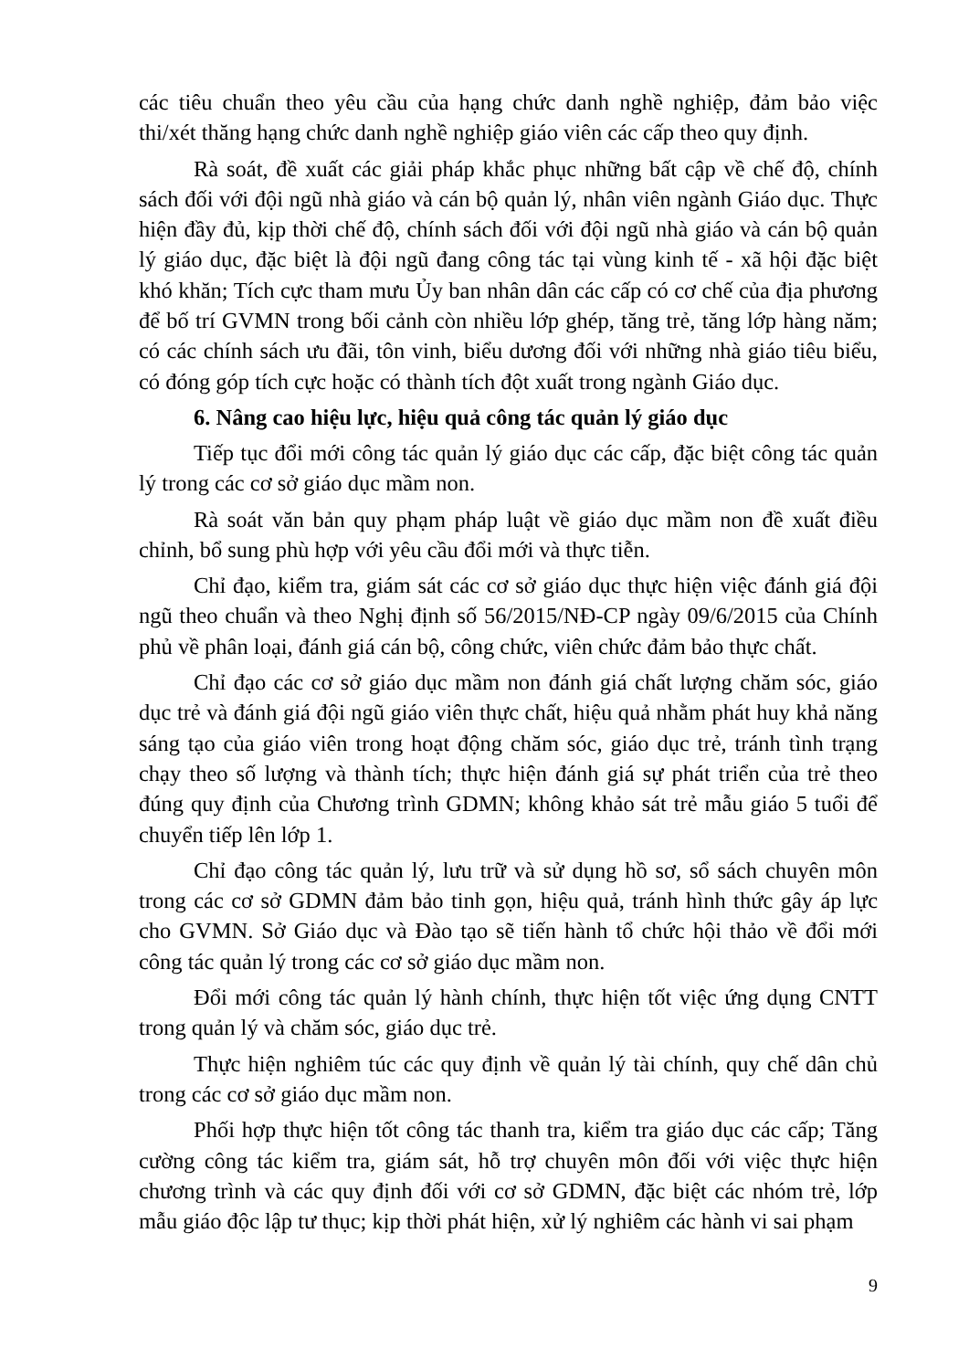các tiêu chuẩn theo yêu cầu của hạng chức danh nghề nghiệp, đảm bảo việc thi/xét thăng hạng chức danh nghề nghiệp giáo viên các cấp theo quy định.
Rà soát, đề xuất các giải pháp khắc phục những bất cập về chế độ, chính sách đối với đội ngũ nhà giáo và cán bộ quản lý, nhân viên ngành Giáo dục. Thực hiện đầy đủ, kịp thời chế độ, chính sách đối với đội ngũ nhà giáo và cán bộ quản lý giáo dục, đặc biệt là đội ngũ đang công tác tại vùng kinh tế - xã hội đặc biệt khó khăn; Tích cực tham mưu Ủy ban nhân dân các cấp có cơ chế của địa phương để bố trí GVMN trong bối cảnh còn nhiều lớp ghép, tăng trẻ, tăng lớp hàng năm; có các chính sách ưu đãi, tôn vinh, biểu dương đối với những nhà giáo tiêu biểu, có đóng góp tích cực hoặc có thành tích đột xuất trong ngành Giáo dục.
6. Nâng cao hiệu lực, hiệu quả công tác quản lý giáo dục
Tiếp tục đổi mới công tác quản lý giáo dục các cấp, đặc biệt công tác quản lý trong các cơ sở giáo dục mầm non.
Rà soát văn bản quy phạm pháp luật về giáo dục mầm non đề xuất điều chỉnh, bổ sung phù hợp với yêu cầu đổi mới và thực tiễn.
Chỉ đạo, kiểm tra, giám sát các cơ sở giáo dục thực hiện việc đánh giá đội ngũ theo chuẩn và theo Nghị định số 56/2015/NĐ-CP ngày 09/6/2015 của Chính phủ về phân loại, đánh giá cán bộ, công chức, viên chức đảm bảo thực chất.
Chỉ đạo các cơ sở giáo dục mầm non đánh giá chất lượng chăm sóc, giáo dục trẻ và đánh giá đội ngũ giáo viên thực chất, hiệu quả nhằm phát huy khả năng sáng tạo của giáo viên trong hoạt động chăm sóc, giáo dục trẻ, tránh tình trạng chạy theo số lượng và thành tích; thực hiện đánh giá sự phát triển của trẻ theo đúng quy định của Chương trình GDMN; không khảo sát trẻ mẫu giáo 5 tuổi để chuyển tiếp lên lớp 1.
Chỉ đạo công tác quản lý, lưu trữ và sử dụng hồ sơ, sổ sách chuyên môn trong các cơ sở GDMN đảm bảo tinh gọn, hiệu quả, tránh hình thức gây áp lực cho GVMN. Sở Giáo dục và Đào tạo sẽ tiến hành tổ chức hội thảo về đổi mới công tác quản lý trong các cơ sở giáo dục mầm non.
Đổi mới công tác quản lý hành chính, thực hiện tốt việc ứng dụng CNTT trong quản lý và chăm sóc, giáo dục trẻ.
Thực hiện nghiêm túc các quy định về quản lý tài chính, quy chế dân chủ trong các cơ sở giáo dục mầm non.
Phối hợp thực hiện tốt công tác thanh tra, kiểm tra giáo dục các cấp; Tăng cường công tác kiểm tra, giám sát, hỗ trợ chuyên môn đối với việc thực hiện chương trình và các quy định đối với cơ sở GDMN, đặc biệt các nhóm trẻ, lớp mẫu giáo độc lập tư thục; kịp thời phát hiện, xử lý nghiêm các hành vi sai phạm
9